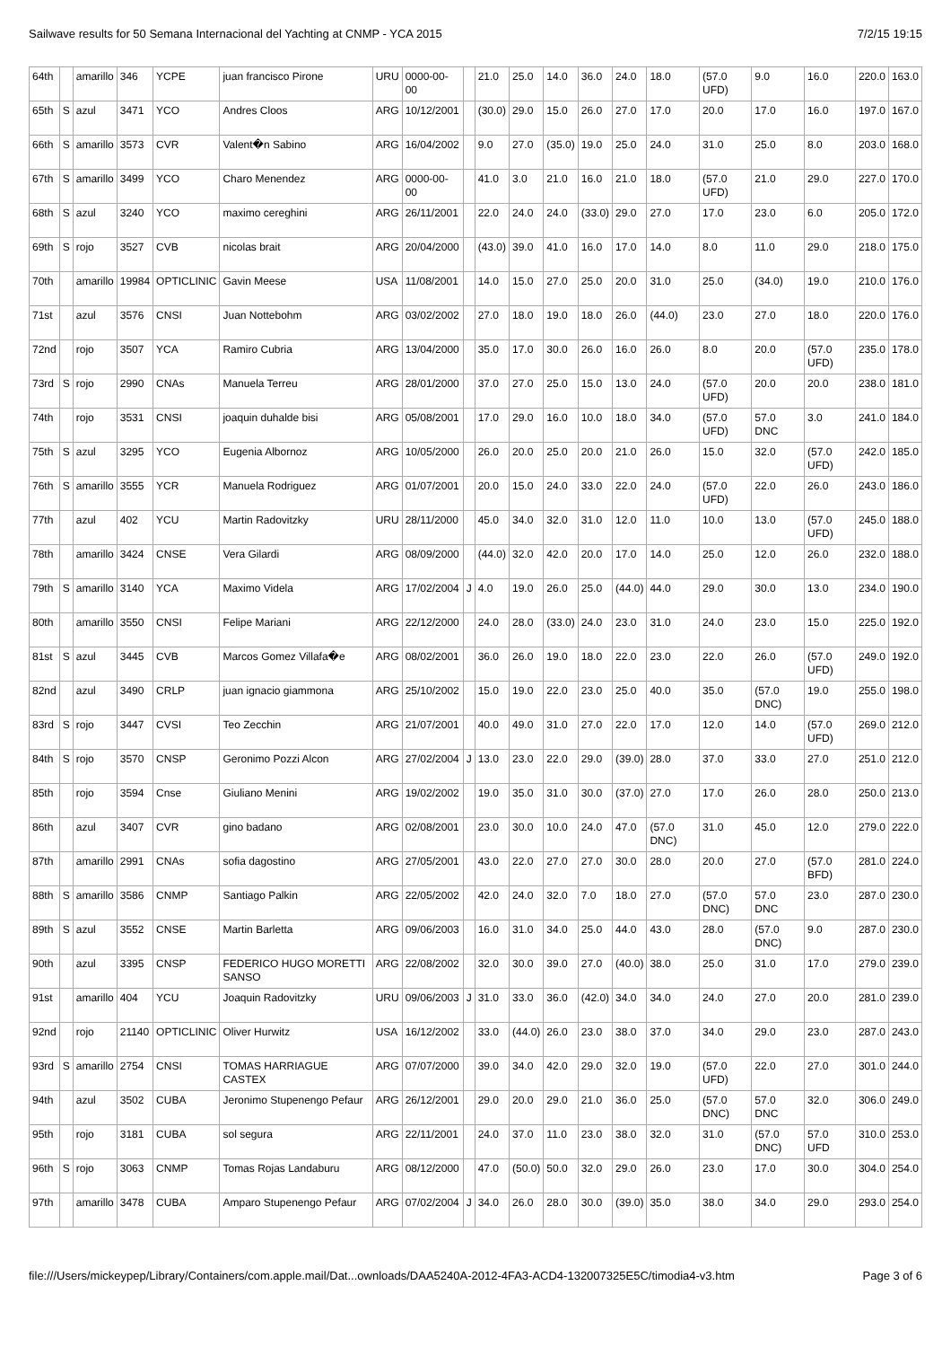Sailwave results for 50 Semana Internacional del Yachting at CNMP - YCA 2015 7/2/15 19:15
| 64th | | amarillo | 346 | YCPE | juan francisco Pirone | URU | 0000-00-00 | | 21.0 | 25.0 | 14.0 | 36.0 | 24.0 | 18.0 | (57.0 UFD) | 9.0 | 16.0 | 220.0 | 163.0 |
| 65th | S | azul | 3471 | YCO | Andres Cloos | ARG | 10/12/2001 | | (30.0) | 29.0 | 15.0 | 26.0 | 27.0 | 17.0 | 20.0 | 17.0 | 16.0 | 197.0 | 167.0 |
| 66th | S | amarillo | 3573 | CVR | Valent�n Sabino | ARG | 16/04/2002 | | 9.0 | 27.0 | (35.0) | 19.0 | 25.0 | 24.0 | 31.0 | 25.0 | 8.0 | 203.0 | 168.0 |
| 67th | S | amarillo | 3499 | YCO | Charo Menendez | ARG | 0000-00-00 | | 41.0 | 3.0 | 21.0 | 16.0 | 21.0 | 18.0 | (57.0 UFD) | 21.0 | 29.0 | 227.0 | 170.0 |
| 68th | S | azul | 3240 | YCO | maximo cereghini | ARG | 26/11/2001 | | 22.0 | 24.0 | 24.0 | (33.0) | 29.0 | 27.0 | 17.0 | 23.0 | 6.0 | 205.0 | 172.0 |
| 69th | S | rojo | 3527 | CVB | nicolas brait | ARG | 20/04/2000 | | (43.0) | 39.0 | 41.0 | 16.0 | 17.0 | 14.0 | 8.0 | 11.0 | 29.0 | 218.0 | 175.0 |
| 70th | | amarillo | 19984 | OPTICLINIC | Gavin Meese | USA | 11/08/2001 | | 14.0 | 15.0 | 27.0 | 25.0 | 20.0 | 31.0 | 25.0 | (34.0) | 19.0 | 210.0 | 176.0 |
| 71st | | azul | 3576 | CNSI | Juan Nottebohm | ARG | 03/02/2002 | | 27.0 | 18.0 | 19.0 | 18.0 | 26.0 | (44.0) | 23.0 | 27.0 | 18.0 | 220.0 | 176.0 |
| 72nd | | rojo | 3507 | YCA | Ramiro Cubria | ARG | 13/04/2000 | | 35.0 | 17.0 | 30.0 | 26.0 | 16.0 | 26.0 | 8.0 | 20.0 | (57.0 UFD) | 235.0 | 178.0 |
| 73rd | S | rojo | 2990 | CNAs | Manuela Terreu | ARG | 28/01/2000 | | 37.0 | 27.0 | 25.0 | 15.0 | 13.0 | 24.0 | (57.0 UFD) | 20.0 | 20.0 | 238.0 | 181.0 |
| 74th | | rojo | 3531 | CNSI | joaquin duhalde bisi | ARG | 05/08/2001 | | 17.0 | 29.0 | 16.0 | 10.0 | 18.0 | 34.0 | (57.0 UFD) | 57.0 DNC | 3.0 | 241.0 | 184.0 |
| 75th | S | azul | 3295 | YCO | Eugenia Albornoz | ARG | 10/05/2000 | | 26.0 | 20.0 | 25.0 | 20.0 | 21.0 | 26.0 | 15.0 | 32.0 | (57.0 UFD) | 242.0 | 185.0 |
| 76th | S | amarillo | 3555 | YCR | Manuela Rodriguez | ARG | 01/07/2001 | | 20.0 | 15.0 | 24.0 | 33.0 | 22.0 | 24.0 | (57.0 UFD) | 22.0 | 26.0 | 243.0 | 186.0 |
| 77th | | azul | 402 | YCU | Martin Radovitzky | URU | 28/11/2000 | | 45.0 | 34.0 | 32.0 | 31.0 | 12.0 | 11.0 | 10.0 | 13.0 | (57.0 UFD) | 245.0 | 188.0 |
| 78th | | amarillo | 3424 | CNSE | Vera Gilardi | ARG | 08/09/2000 | | (44.0) | 32.0 | 42.0 | 20.0 | 17.0 | 14.0 | 25.0 | 12.0 | 26.0 | 232.0 | 188.0 |
| 79th | S | amarillo | 3140 | YCA | Maximo Videla | ARG | 17/02/2004 | J | 4.0 | 19.0 | 26.0 | 25.0 | (44.0) | 44.0 | 29.0 | 30.0 | 13.0 | 234.0 | 190.0 |
| 80th | | amarillo | 3550 | CNSI | Felipe Mariani | ARG | 22/12/2000 | | 24.0 | 28.0 | (33.0) | 24.0 | 23.0 | 31.0 | 24.0 | 23.0 | 15.0 | 225.0 | 192.0 |
| 81st | S | azul | 3445 | CVB | Marcos Gomez Villafa�e | ARG | 08/02/2001 | | 36.0 | 26.0 | 19.0 | 18.0 | 22.0 | 23.0 | 22.0 | 26.0 | (57.0 UFD) | 249.0 | 192.0 |
| 82nd | | azul | 3490 | CRLP | juan ignacio giammona | ARG | 25/10/2002 | | 15.0 | 19.0 | 22.0 | 23.0 | 25.0 | 40.0 | 35.0 | (57.0 DNC) | 19.0 | 255.0 | 198.0 |
| 83rd | S | rojo | 3447 | CVSI | Teo Zecchin | ARG | 21/07/2001 | | 40.0 | 49.0 | 31.0 | 27.0 | 22.0 | 17.0 | 12.0 | 14.0 | (57.0 UFD) | 269.0 | 212.0 |
| 84th | S | rojo | 3570 | CNSP | Geronimo Pozzi Alcon | ARG | 27/02/2004 | J | 13.0 | 23.0 | 22.0 | 29.0 | (39.0) | 28.0 | 37.0 | 33.0 | 27.0 | 251.0 | 212.0 |
| 85th | | rojo | 3594 | Cnse | Giuliano Menini | ARG | 19/02/2002 | | 19.0 | 35.0 | 31.0 | 30.0 | (37.0) | 27.0 | 17.0 | 26.0 | 28.0 | 250.0 | 213.0 |
| 86th | | azul | 3407 | CVR | gino badano | ARG | 02/08/2001 | | 23.0 | 30.0 | 10.0 | 24.0 | 47.0 | (57.0 DNC) | 31.0 | 45.0 | 12.0 | 279.0 | 222.0 |
| 87th | | amarillo | 2991 | CNAs | sofia dagostino | ARG | 27/05/2001 | | 43.0 | 22.0 | 27.0 | 27.0 | 30.0 | 28.0 | 20.0 | 27.0 | (57.0 BFD) | 281.0 | 224.0 |
| 88th | S | amarillo | 3586 | CNMP | Santiago Palkin | ARG | 22/05/2002 | | 42.0 | 24.0 | 32.0 | 7.0 | 18.0 | 27.0 | (57.0 DNC) | 57.0 DNC | 23.0 | 287.0 | 230.0 |
| 89th | S | azul | 3552 | CNSE | Martin Barletta | ARG | 09/06/2003 | | 16.0 | 31.0 | 34.0 | 25.0 | 44.0 | 43.0 | 28.0 | (57.0 DNC) | 9.0 | 287.0 | 230.0 |
| 90th | | azul | 3395 | CNSP | FEDERICO HUGO MORETTI SANSO | ARG | 22/08/2002 | | 32.0 | 30.0 | 39.0 | 27.0 | (40.0) | 38.0 | 25.0 | 31.0 | 17.0 | 279.0 | 239.0 |
| 91st | | amarillo | 404 | YCU | Joaquin Radovitzky | URU | 09/06/2003 | J | 31.0 | 33.0 | 36.0 | (42.0) | 34.0 | 34.0 | 24.0 | 27.0 | 20.0 | 281.0 | 239.0 |
| 92nd | | rojo | 21140 | OPTICLINIC | Oliver Hurwitz | USA | 16/12/2002 | | 33.0 | (44.0) | 26.0 | 23.0 | 38.0 | 37.0 | 34.0 | 29.0 | 23.0 | 287.0 | 243.0 |
| 93rd | S | amarillo | 2754 | CNSI | TOMAS HARRIAGUE CASTEX | ARG | 07/07/2000 | | 39.0 | 34.0 | 42.0 | 29.0 | 32.0 | 19.0 | (57.0 UFD) | 22.0 | 27.0 | 301.0 | 244.0 |
| 94th | | azul | 3502 | CUBA | Jeronimo Stupenengo Pefaur | ARG | 26/12/2001 | | 29.0 | 20.0 | 29.0 | 21.0 | 36.0 | 25.0 | (57.0 DNC) | 57.0 DNC | 32.0 | 306.0 | 249.0 |
| 95th | | rojo | 3181 | CUBA | sol segura | ARG | 22/11/2001 | | 24.0 | 37.0 | 11.0 | 23.0 | 38.0 | 32.0 | 31.0 | (57.0 DNC) | 57.0 UFD | 310.0 | 253.0 |
| 96th | S | rojo | 3063 | CNMP | Tomas Rojas Landaburu | ARG | 08/12/2000 | | 47.0 | (50.0) | 50.0 | 32.0 | 29.0 | 26.0 | 23.0 | 17.0 | 30.0 | 304.0 | 254.0 |
| 97th | | amarillo | 3478 | CUBA | Amparo Stupenengo Pefaur | ARG | 07/02/2004 | J | 34.0 | 26.0 | 28.0 | 30.0 | (39.0) | 35.0 | 38.0 | 34.0 | 29.0 | 293.0 | 254.0 |
file:///Users/mickeypep/Library/Containers/com.apple.mail/Dat...ownloads/DAA5240A-2012-4FA3-ACD4-132007325E5C/timodia4-v3.htm Page 3 of 6